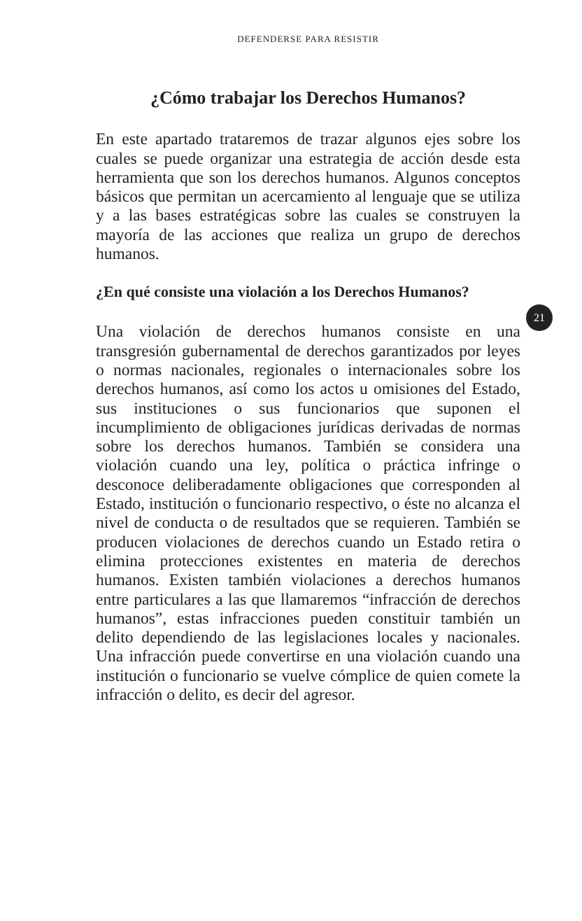DEFENDERSE PARA RESISTIR
¿Cómo trabajar los Derechos Humanos?
En este apartado trataremos de trazar algunos ejes sobre los cuales se puede organizar una estrategia de acción desde esta herramienta que son los derechos humanos. Algunos conceptos básicos que permitan un acercamiento al lenguaje que se utiliza y a las bases estratégicas sobre las cuales se construyen la mayoría de las acciones que realiza un grupo de derechos humanos.
¿En qué consiste una violación a los Derechos Humanos?
Una violación de derechos humanos consiste en una transgresión gubernamental de derechos garantizados por leyes o normas nacionales, regionales o internacionales sobre los derechos humanos, así como los actos u omisiones del Estado, sus instituciones o sus funcionarios que suponen el incumplimiento de obligaciones jurídicas derivadas de normas sobre los derechos humanos. También se considera una violación cuando una ley, política o práctica infringe o desconoce deliberadamente obligaciones que corresponden al Estado, institución o funcionario respectivo, o éste no alcanza el nivel de conducta o de resultados que se requieren. También se producen violaciones de derechos cuando un Estado retira o elimina protecciones existentes en materia de derechos humanos. Existen también violaciones a derechos humanos entre particulares a las que llamaremos “infracción de derechos humanos”, estas infracciones pueden constituir también un delito dependiendo de las legislaciones locales y nacionales. Una infracción puede convertirse en una violación cuando una institución o funcionario se vuelve cómplice de quien comete la infracción o delito, es decir del agresor.
21